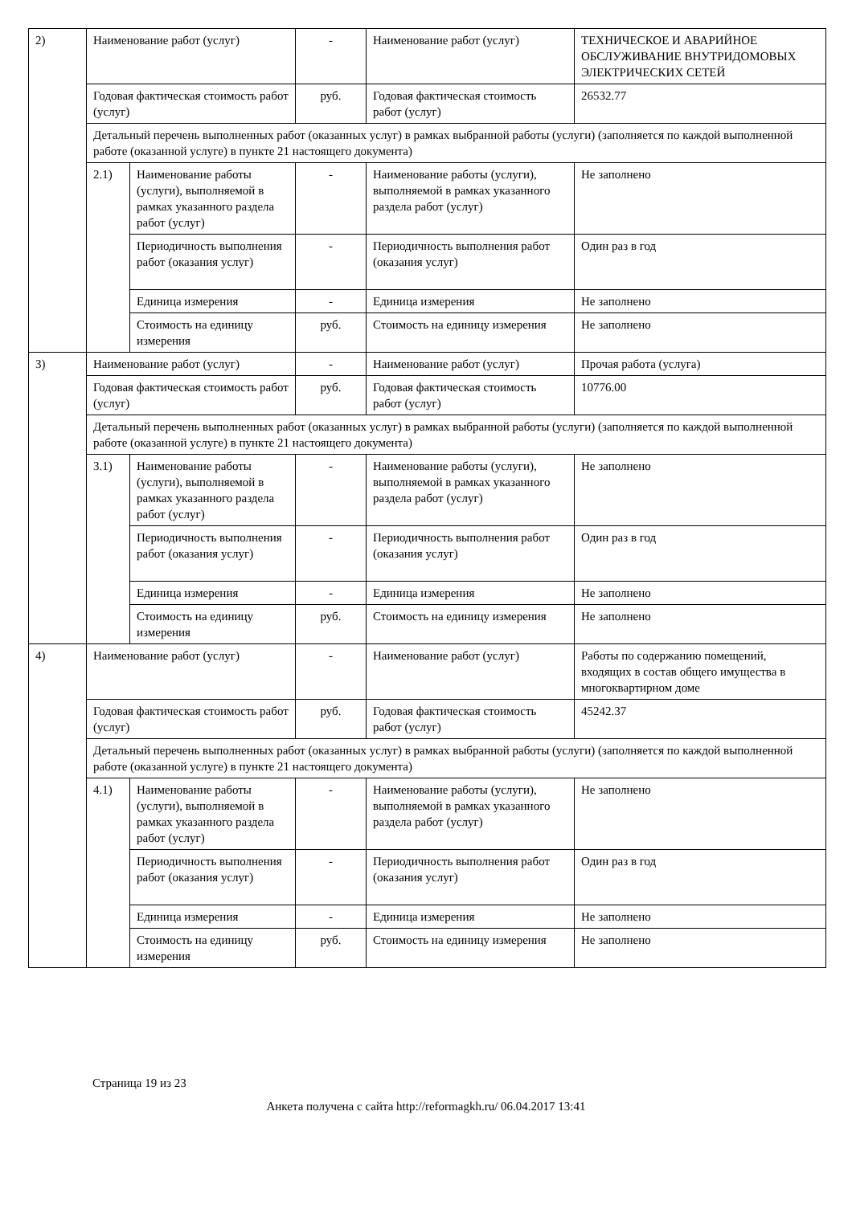| 2) | Наименование работ (услуг) | | - | Наименование работ (услуг) | ТЕХНИЧЕСКОЕ И АВАРИЙНОЕ ОБСЛУЖИВАНИЕ ВНУТРИДОМОВЫХ ЭЛЕКТРИЧЕСКИХ СЕТЕЙ |
| | Годовая фактическая стоимость работ (услуг) | | руб. | Годовая фактическая стоимость работ (услуг) | 26532.77 |
| | Детальный перечень выполненных работ (оказанных услуг) в рамках выбранной работы (услуги) (заполняется по каждой выполненной работе (оказанной услуге) в пункте 21 настоящего документа) | | | | |
| | 2.1) | Наименование работы (услуги), выполняемой в рамках указанного раздела работ (услуг) | - | Наименование работы (услуги), выполняемой в рамках указанного раздела работ (услуг) | Не заполнено |
| | | Периодичность выполнения работ (оказания услуг) | - | Периодичность выполнения работ (оказания услуг) | Один раз в год |
| | | Единица измерения | - | Единица измерения | Не заполнено |
| | | Стоимость на единицу измерения | руб. | Стоимость на единицу измерения | Не заполнено |
| 3) | Наименование работ (услуг) | | - | Наименование работ (услуг) | Прочая работа (услуга) |
| | Годовая фактическая стоимость работ (услуг) | | руб. | Годовая фактическая стоимость работ (услуг) | 10776.00 |
| | Детальный перечень выполненных работ (оказанных услуг) в рамках выбранной работы (услуги) (заполняется по каждой выполненной работе (оказанной услуге) в пункте 21 настоящего документа) | | | | |
| | 3.1) | Наименование работы (услуги), выполняемой в рамках указанного раздела работ (услуг) | - | Наименование работы (услуги), выполняемой в рамках указанного раздела работ (услуг) | Не заполнено |
| | | Периодичность выполнения работ (оказания услуг) | - | Периодичность выполнения работ (оказания услуг) | Один раз в год |
| | | Единица измерения | - | Единица измерения | Не заполнено |
| | | Стоимость на единицу измерения | руб. | Стоимость на единицу измерения | Не заполнено |
| 4) | Наименование работ (услуг) | | - | Наименование работ (услуг) | Работы по содержанию помещений, входящих в состав общего имущества в многоквартирном доме |
| | Годовая фактическая стоимость работ (услуг) | | руб. | Годовая фактическая стоимость работ (услуг) | 45242.37 |
| | Детальный перечень выполненных работ (оказанных услуг) в рамках выбранной работы (услуги) (заполняется по каждой выполненной работе (оказанной услуге) в пункте 21 настоящего документа) | | | | |
| | 4.1) | Наименование работы (услуги), выполняемой в рамках указанного раздела работ (услуг) | - | Наименование работы (услуги), выполняемой в рамках указанного раздела работ (услуг) | Не заполнено |
| | | Периодичность выполнения работ (оказания услуг) | - | Периодичность выполнения работ (оказания услуг) | Один раз в год |
| | | Единица измерения | - | Единица измерения | Не заполнено |
| | | Стоимость на единицу измерения | руб. | Стоимость на единицу измерения | Не заполнено |
Страница 19 из 23
Анкета получена с сайта http://reformagkh.ru/ 06.04.2017 13:41